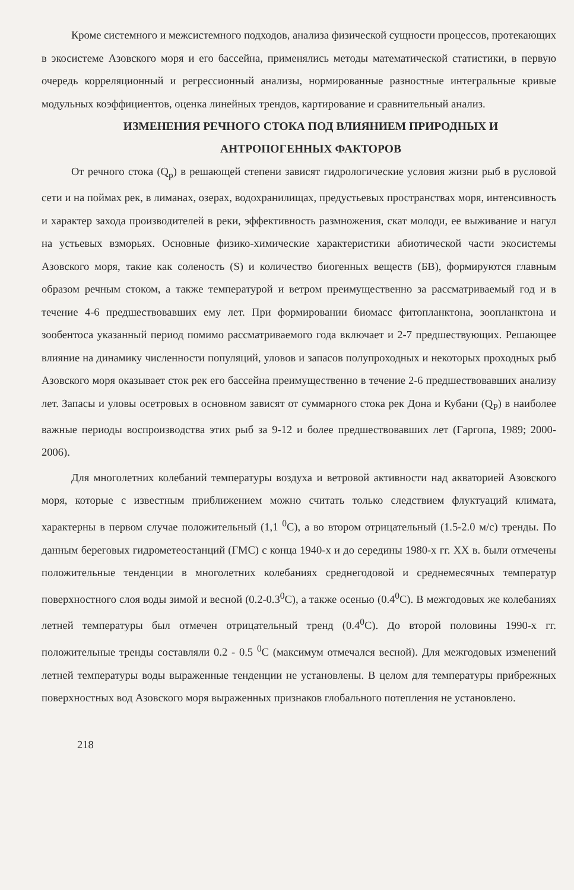Кроме системного и межсистемного подходов, анализа физической сущности процессов, протекающих в экосистеме Азовского моря и его бассейна, применялись методы математической статистики, в первую очередь корреляционный и регрессионный анализы, нормированные разностные интегральные кривые модульных коэффициентов, оценка линейных трендов, картирование и сравнительный анализ.
ИЗМЕНЕНИЯ РЕЧНОГО СТОКА ПОД ВЛИЯНИЕМ ПРИРОДНЫХ И
АНТРОПОГЕННЫХ ФАКТОРОВ
От речного стока (Q<sub>p</sub>) в решающей степени зависят гидрологические условия жизни рыб в русловой сети и на поймах рек, в лиманах, озерах, водохранилищах, предустьевых пространствах моря, интенсивность и характер захода производителей в реки, эффективность размножения, скат молоди, ее выживание и нагул на устьевых взморьях. Основные физико-химические характеристики абиотической части экосистемы Азовского моря, такие как соленость (S) и количество биогенных веществ (БВ), формируются главным образом речным стоком, а также температурой и ветром преимущественно за рассматриваемый год и в течение 4-6 предшествовавших ему лет. При формировании биомасс фитопланктона, зоопланктона и зообентоса указанный период помимо рассматриваемого года включает и 2-7 предшествующих. Решающее влияние на динамику численности популяций, уловов и запасов полупроходных и некоторых проходных рыб Азовского моря оказывает сток рек его бассейна преимущественно в течение 2-6 предшествовавших анализу лет. Запасы и уловы осетровых в основном зависят от суммарного стока рек Дона и Кубани (Q<sub>P</sub>) в наиболее важные периоды воспроизводства этих рыб за 9-12 и более предшествовавших лет (Гаргопа, 1989; 2000-2006).
Для многолетних колебаний температуры воздуха и ветровой активности над акваторией Азовского моря, которые с известным приближением можно считать только следствием флуктуаций климата, характерны в первом случае положительный (1,1 <sup>0</sup>C), а во втором отрицательный (1.5-2.0 м/с) тренды. По данным береговых гидрометеостанций (ГМС) с конца 1940-х и до середины 1980-х гг. XX в. были отмечены положительные тенденции в многолетних колебаниях среднегодовой и среднемесячных температур поверхностного слоя воды зимой и весной (0.2-0.3<sup>0</sup>C), а также осенью (0.4<sup>0</sup>C). В межгодовых же колебаниях летней температуры был отмечен отрицательный тренд (0.4<sup>0</sup>C). До второй половины 1990-х гг. положительные тренды составляли 0.2 - 0.5 <sup>0</sup>C (максимум отмечался весной). Для межгодовых изменений летней температуры воды выраженные тенденции не установлены. В целом для температуры прибрежных поверхностных вод Азовского моря выраженных признаков глобального потепления не установлено.
218